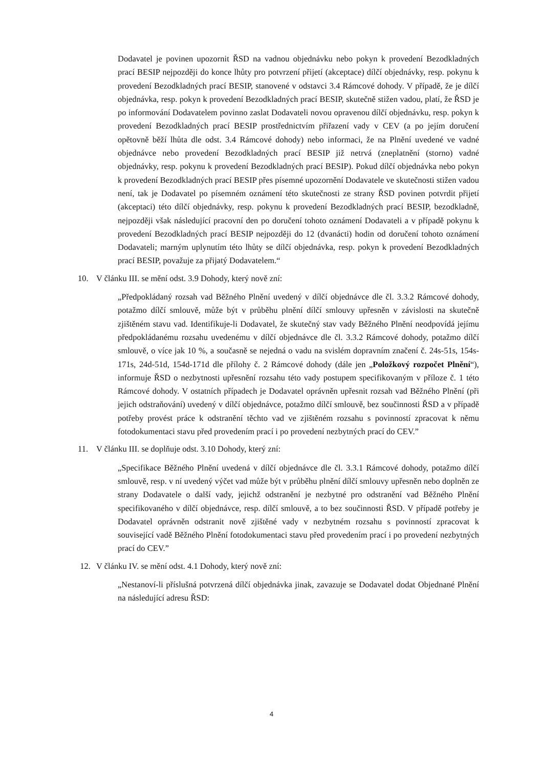Dodavatel je povinen upozornit ŘSD na vadnou objednávku nebo pokyn k provedení Bezodkladných prací BESIP nejpozději do konce lhůty pro potvrzení přijetí (akceptace) dílčí objednávky, resp. pokynu k provedení Bezodkladných prací BESIP, stanovené v odstavci 3.4 Rámcové dohody. V případě, že je dílčí objednávka, resp. pokyn k provedení Bezodkladných prací BESIP, skutečně stižen vadou, platí, že ŘSD je po informování Dodavatelem povinno zaslat Dodavateli novou opravenou dílčí objednávku, resp. pokyn k provedení Bezodkladných prací BESIP prostřednictvím přiřazení vady v CEV (a po jejím doručení opětovně běží lhůta dle odst. 3.4 Rámcové dohody) nebo informaci, že na Plnění uvedené ve vadné objednávce nebo provedení Bezodkladných prací BESIP již netrvá (zneplatnění (storno) vadné objednávky, resp. pokynu k provedení Bezodkladných prací BESIP). Pokud dílčí objednávka nebo pokyn k provedení Bezodkladných prací BESIP přes písemné upozornění Dodavatele ve skutečnosti stižen vadou není, tak je Dodavatel po písemném oznámení této skutečnosti ze strany ŘSD povinen potvrdit přijetí (akceptaci) této dílčí objednávky, resp. pokynu k provedení Bezodkladných prací BESIP, bezodkladně, nejpozději však následující pracovní den po doručení tohoto oznámení Dodavateli a v případě pokynu k provedení Bezodkladných prací BESIP nejpozději do 12 (dvanácti) hodin od doručení tohoto oznámení Dodavateli; marným uplynutím této lhůty se dílčí objednávka, resp. pokyn k provedení Bezodkladných prací BESIP, považuje za přijatý Dodavatelem.“
10. V článku III. se mění odst. 3.9 Dohody, který nově zní:
„Předpokládaný rozsah vad Běžného Plnění uvedený v dílčí objednávce dle čl. 3.3.2 Rámcové dohody, potažmo dílčí smlouvě, může být v průběhu plnění dílčí smlouvy upřesněn v závislosti na skutečně zjištěném stavu vad. Identifikuje-li Dodavatel, že skutečný stav vady Běžného Plnění neodpovídá jejímu předpokládanému rozsahu uvedenému v dílčí objednávce dle čl. 3.3.2 Rámcové dohody, potažmo dílčí smlouvě, o více jak 10 %, a současně se nejedná o vadu na svislém dopravním značení č. 24s-51s, 154s-171s, 24d-51d, 154d-171d dle přílohy č. 2 Rámcové dohody (dále jen „Položkový rozpočet Plnění“), informuje ŘSD o nezbytnosti upřesnění rozsahu této vady postupem specifikovaným v příloze č. 1 této Rámcové dohody. V ostatních případech je Dodavatel oprávněn upřesnit rozsah vad Běžného Plnění (při jejich odstraňování) uvedený v dílčí objednávce, potažmo dílčí smlouvě, bez součinnosti ŘSD a v případě potřeby provést práce k odstranění těchto vad ve zjištěném rozsahu s povinností zpracovat k němu fotodokumentaci stavu před provedením prací i po provedení nezbytných prací do CEV.”
11. V článku III. se doplňuje odst. 3.10 Dohody, který zní:
„Specifikace Běžného Plnění uvedená v dílčí objednávce dle čl. 3.3.1 Rámcové dohody, potažmo dílčí smlouvě, resp. v ní uvedený výčet vad může být v průběhu plnění dílčí smlouvy upřesněn nebo doplněn ze strany Dodavatele o další vady, jejichž odstranění je nezbytné pro odstranění vad Běžného Plnění specifikovaného v dílčí objednávce, resp. dílčí smlouvě, a to bez součinnosti ŘSD. V případě potřeby je Dodavatel oprávněn odstranit nově zjištěné vady v nezbytném rozsahu s povinností zpracovat k související vadě Běžného Plnění fotodokumentaci stavu před provedením prací i po provedení nezbytných prací do CEV.”
12. V článku IV. se mění odst. 4.1 Dohody, který nově zní:
„Nestanoví-li příslušná potvrzená dílčí objednávka jinak, zavazuje se Dodavatel dodat Objednané Plnění na následující adresu ŘSD:
4